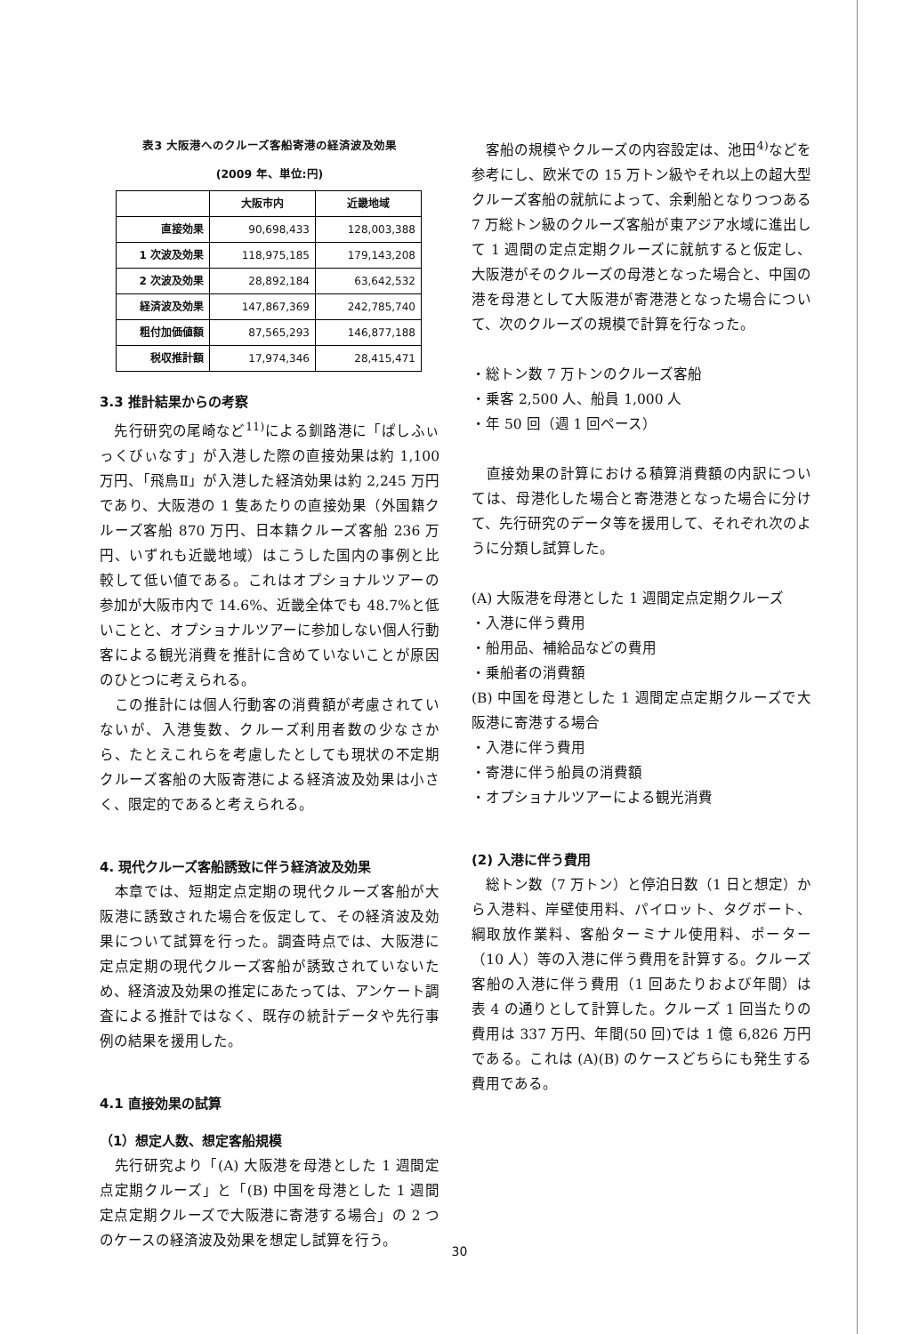表3 大阪港へのクルーズ客船寄港の経済波及効果
(2009 年、単位:円)
| | 大阪市内 | 近畿地域 |
| --- | --- | --- |
| 直接効果 | 90,698,433 | 128,003,388 |
| 1 次波及効果 | 118,975,185 | 179,143,208 |
| 2 次波及効果 | 28,892,184 | 63,642,532 |
| 経済波及効果 | 147,867,369 | 242,785,740 |
| 粗付加価値額 | 87,565,293 | 146,877,188 |
| 税収推計額 | 17,974,346 | 28,415,471 |
3.3 推計結果からの考察
　先行研究の尾崎など<sup>11)</sup>による釧路港に「ぱしふぃっくびぃなす」が入港した際の直接効果は約 1,100 万円、「飛鳥Ⅱ」が入港した経済効果は約 2,245 万円であり、大阪港の 1 隻あたりの直接効果（外国籍クルーズ客船 870 万円、日本籍クルーズ客船 236 万円、いずれも近畿地域）はこうした国内の事例と比較して低い値である。これはオプショナルツアーの参加が大阪市内で 14.6%、近畿全体でも 48.7%と低いことと、オプショナルツアーに参加しない個人行動客による観光消費を推計に含めていないことが原因のひとつに考えられる。
　この推計には個人行動客の消費額が考慮されていないが、入港隻数、クルーズ利用者数の少なさから、たとえこれらを考慮したとしても現状の不定期クルーズ客船の大阪寄港による経済波及効果は小さく、限定的であると考えられる。
4. 現代クルーズ客船誘致に伴う経済波及効果
　本章では、短期定点定期の現代クルーズ客船が大阪港に誘致された場合を仮定して、その経済波及効果について試算を行った。調査時点では、大阪港に定点定期の現代クルーズ客船が誘致されていないため、経済波及効果の推定にあたっては、アンケート調査による推計ではなく、既存の統計データや先行事例の結果を援用した。
4.1 直接効果の試算
（1）想定人数、想定客船規模
　先行研究より「(A) 大阪港を母港とした 1 週間定点定期クルーズ」と「(B) 中国を母港とした 1 週間定点定期クルーズで大阪港に寄港する場合」の 2 つのケースの経済波及効果を想定し試算を行う。
　客船の規模やクルーズの内容設定は、池田<sup>4)</sup>などを参考にし、欧米での 15 万トン級やそれ以上の超大型クルーズ客船の就航によって、余剰船となりつつある 7 万総トン級のクルーズ客船が東アジア水域に進出して 1 週間の定点定期クルーズに就航すると仮定し、大阪港がそのクルーズの母港となった場合と、中国の港を母港として大阪港が寄港港となった場合について、次のクルーズの規模で計算を行なった。
・総トン数 7 万トンのクルーズ客船
・乗客 2,500 人、船員 1,000 人
・年 50 回（週 1 回ペース）
　直接効果の計算における積算消費額の内訳については、母港化した場合と寄港港となった場合に分けて、先行研究のデータ等を援用して、それぞれ次のように分類し試算した。
(A) 大阪港を母港とした 1 週間定点定期クルーズ
・入港に伴う費用
・船用品、補給品などの費用
・乗船者の消費額
(B) 中国を母港とした 1 週間定点定期クルーズで大阪港に寄港する場合
・入港に伴う費用
・寄港に伴う船員の消費額
・オプショナルツアーによる観光消費
(2) 入港に伴う費用
　総トン数（7 万トン）と停泊日数（1 日と想定）から入港料、岸壁使用料、パイロット、タグボート、綱取放作業料、客船ターミナル使用料、ポーター（10 人）等の入港に伴う費用を計算する。クルーズ客船の入港に伴う費用（1 回あたりおよび年間）は表 4 の通りとして計算した。クルーズ 1 回当たりの費用は 337 万円、年間(50 回)では 1 億 6,826 万円である。これは (A)(B) のケースどちらにも発生する費用である。
30